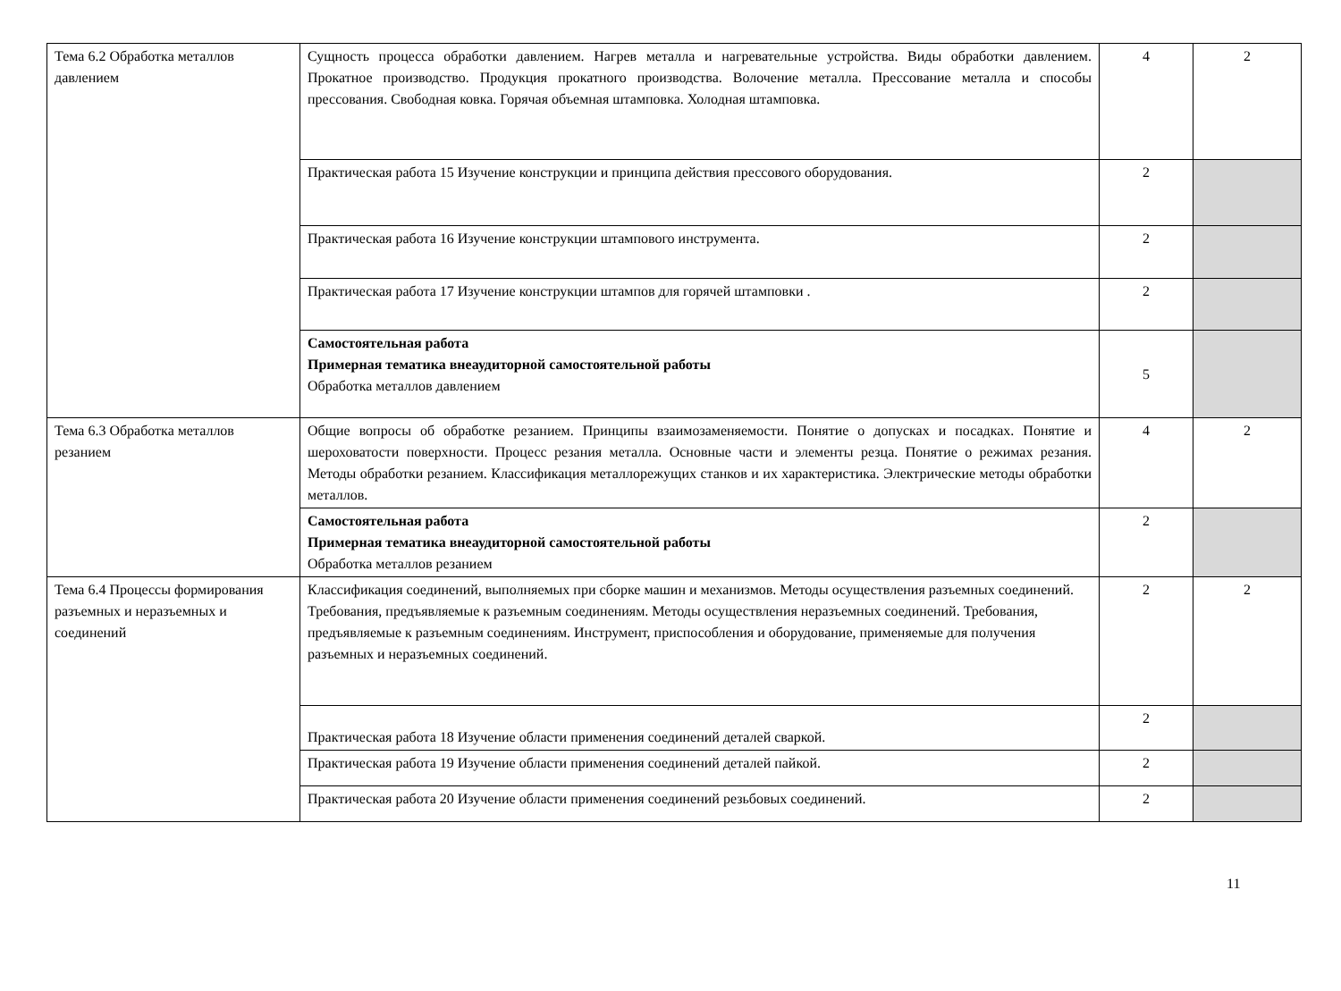| Тема 6.2 Обработка металлов давлением | Сущность процесса обработки давлением. Нагрев металла и нагревательные устройства. Виды обработки давлением. Прокатное производство. Продукция прокатного производства. Волочение металла. Прессование металла и способы прессования. Свободная ковка. Горячая объемная штамповка. Холодная штамповка. | 4 | 2 |
| | Практическая работа 15 Изучение конструкции и принципа действия прессового оборудования. | 2 | |
| | Практическая работа 16 Изучение конструкции штампового инструмента. | 2 | |
| | Практическая работа 17 Изучение конструкции штампов для горячей штамповки . | 2 | |
| | Самостоятельная работа Примерная тематика внеаудиторной самостоятельной работы Обработка металлов давлением | 5 | |
| Тема 6.3 Обработка металлов резанием | Общие вопросы об обработке резанием. Принципы взаимозаменяемости. Понятие о допусках и посадках. Понятие и шероховатости поверхности. Процесс резания металла. Основные части и элементы резца. Понятие о режимах резания. Методы обработки резанием. Классификация металлорежущих станков и их характеристика. Электрические методы обработки металлов. | 4 | 2 |
| | Самостоятельная работа Примерная тематика внеаудиторной самостоятельной работы Обработка металлов резанием | 2 | |
| Тема 6.4 Процессы формирования разъемных и неразъемных и соединений | Классификация соединений, выполняемых при сборке машин и механизмов. Методы осуществления разъемных соединений. Требования, предъявляемые к разъемным соединениям. Методы осуществления неразъемных соединений. Требования, предъявляемые к разъемным соединениям. Инструмент, приспособления и оборудование, применяемые для получения разъемных и неразъемных соединений. | 2 | 2 |
| | Практическая работа 18 Изучение области применения соединений деталей сваркой. | 2 | |
| | Практическая работа 19 Изучение области применения соединений деталей пайкой. | 2 | |
| | Практическая работа 20 Изучение области применения соединений резьбовых соединений. | 2 | |
11